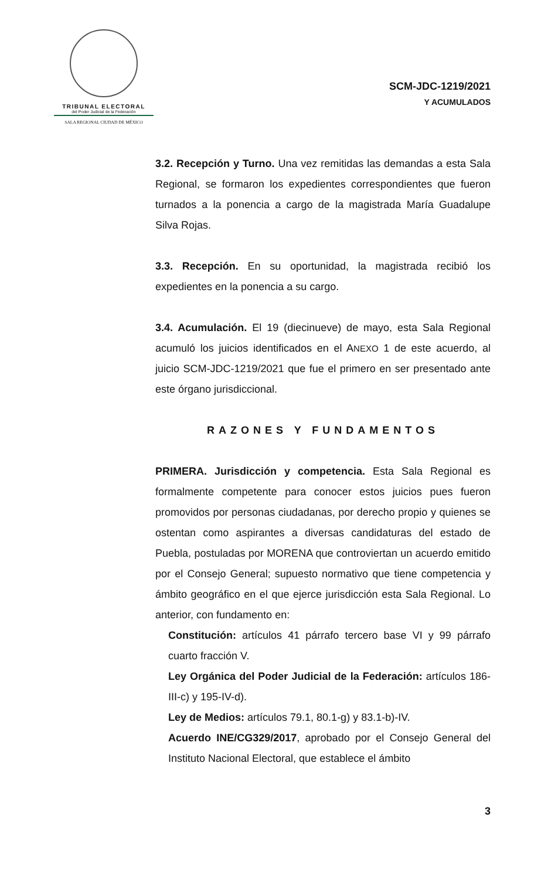TRIBUNAL ELECTORAL
del Poder Judicial de la Federación
SALA REGIONAL CIUDAD DE MÉXICO
SCM-JDC-1219/2021
Y ACUMULADOS
3.2. Recepción y Turno. Una vez remitidas las demandas a esta Sala Regional, se formaron los expedientes correspondientes que fueron turnados a la ponencia a cargo de la magistrada María Guadalupe Silva Rojas.
3.3. Recepción. En su oportunidad, la magistrada recibió los expedientes en la ponencia a su cargo.
3.4. Acumulación. El 19 (diecinueve) de mayo, esta Sala Regional acumuló los juicios identificados en el ANEXO 1 de este acuerdo, al juicio SCM-JDC-1219/2021 que fue el primero en ser presentado ante este órgano jurisdiccional.
RAZONES Y FUNDAMENTOS
PRIMERA. Jurisdicción y competencia. Esta Sala Regional es formalmente competente para conocer estos juicios pues fueron promovidos por personas ciudadanas, por derecho propio y quienes se ostentan como aspirantes a diversas candidaturas del estado de Puebla, postuladas por MORENA que controviertan un acuerdo emitido por el Consejo General; supuesto normativo que tiene competencia y ámbito geográfico en el que ejerce jurisdicción esta Sala Regional. Lo anterior, con fundamento en:
Constitución: artículos 41 párrafo tercero base VI y 99 párrafo cuarto fracción V.
Ley Orgánica del Poder Judicial de la Federación: artículos 186-III-c) y 195-IV-d).
Ley de Medios: artículos 79.1, 80.1-g) y 83.1-b)-IV.
Acuerdo INE/CG329/2017, aprobado por el Consejo General del Instituto Nacional Electoral, que establece el ámbito
3